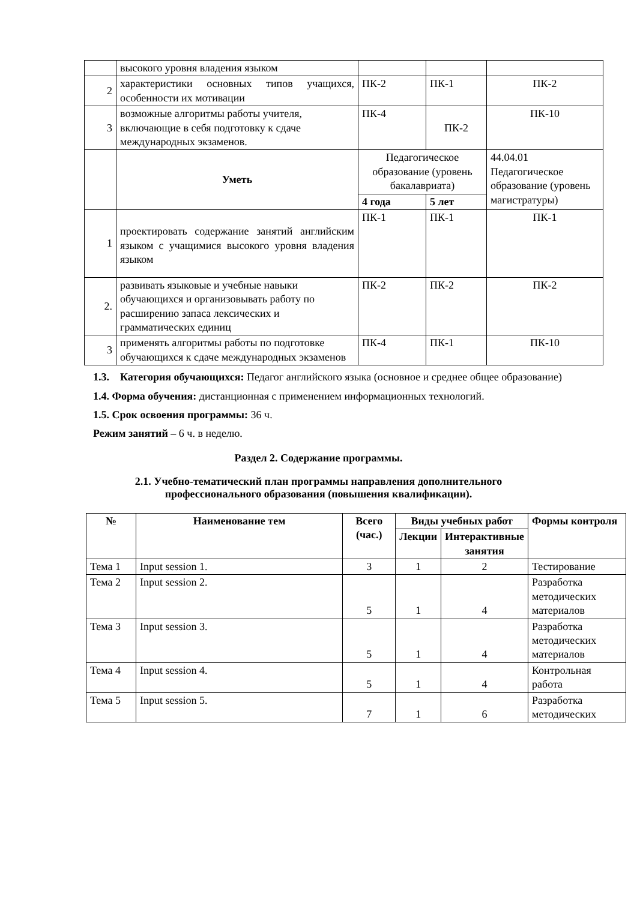| | высокого уровня владения языком | | | |
| 2 | характеристики основных типов учащихся, особенности их мотивации | ПК-2 | ПК-1 | ПК-2 |
| 3 | возможные алгоритмы работы учителя, включающие в себя подготовку к сдаче международных экзаменов. | ПК-4 | ПК-2 | ПК-10 |
| | Уметь | Педагогическое образование (уровень бакалавриата) | | 44.04.01 Педагогическое образование (уровень магистратуры) |
| | | 4 года | 5 лет | |
| 1 | проектировать содержание занятий английским языком с учащимися высокого уровня владения языком | ПК-1 | ПК-1 | ПК-1 |
| 2. | развивать языковые и учебные навыки обучающихся и организовывать работу по расширению запаса лексических и грамматических единиц | ПК-2 | ПК-2 | ПК-2 |
| 3 | применять алгоритмы работы по подготовке обучающихся к сдаче международных экзаменов | ПК-4 | ПК-1 | ПК-10 |
1.3. Категория обучающихся: Педагог английского языка (основное и среднее общее образование)
1.4. Форма обучения: дистанционная с применением информационных технологий.
1.5. Срок освоения программы: 36 ч.
Режим занятий – 6 ч. в неделю.
Раздел 2. Содержание программы.
2.1. Учебно-тематический план программы направления дополнительного
профессионального образования (повышения квалификации).
| № | Наименование тем | Всего (час.) | Виды учебных работ | | Формы контроля |
| --- | --- | --- | --- | --- | --- |
| | | | Лекции | Интерактивные занятия | |
| Тема 1 | Input session 1. | 3 | 1 | 2 | Тестирование |
| Тема 2 | Input session 2. | 5 | 1 | 4 | Разработка методических материалов |
| Тема 3 | Input session 3. | 5 | 1 | 4 | Разработка методических материалов |
| Тема 4 | Input session 4. | 5 | 1 | 4 | Контрольная работа |
| Тема 5 | Input session 5. | 7 | 1 | 6 | Разработка методических |